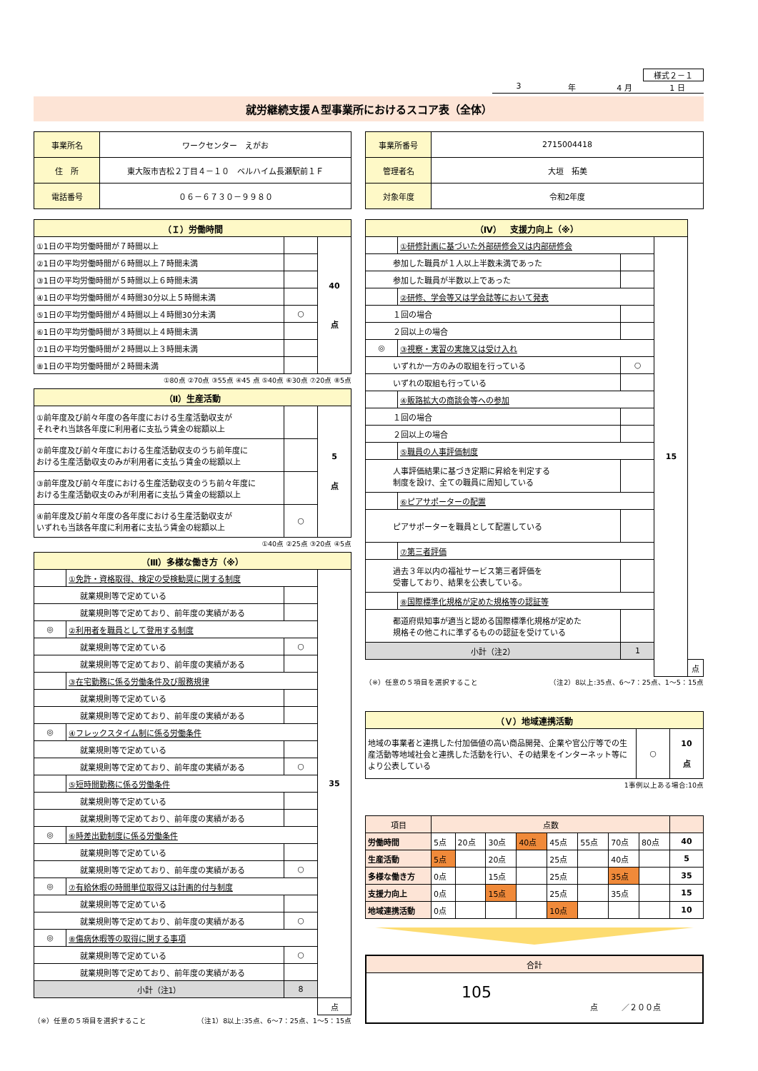様式２－１
3 年 4 月 1 日
就労継続支援Ａ型事業所におけるスコア表（全体）
| 事業所名 | ワークセンター えがお |
| 住 所 | 東大阪市吉松２丁目４－１０ ベルハイム長瀬駅前１Ｆ |
| 電話番号 | ０６－６７３０－９９８０ |
| 事業所番号 | 2715004418 |
| 管理者名 | 大垣 拓美 |
| 対象年度 | 令和2年度 |
| （Ｉ）労働時間 | | |
| ①1日の平均労働時間が７時間以上 | | 40 点 |
| ②1日の平均労働時間が６時間以上７時間未満 | | |
| ③1日の平均労働時間が５時間以上６時間未満 | | |
| ④1日の平均労働時間が４時間30分以上５時間未満 | | |
| ⑤1日の平均労働時間が４時間以上４時間30分未満 | ○ | |
| ⑥1日の平均労働時間が３時間以上４時間未満 | | |
| ⑦1日の平均労働時間が２時間以上３時間未満 | | |
| ⑧1日の平均労働時間が２時間未満 | | |
①80点 ②70点 ③55点 ④45 点 ⑤40点 ⑥30点 ⑦20点 ⑧5点
| （Ⅱ）生産活動 | | |
| ①前年度及び前々年度の各年度における生産活動収支が それぞれ当該各年度に利用者に支払う賃金の総額以上 | | 5 点 |
| ②前年度及び前々年度における生産活動収支のうち前年度に おける生産活動収支のみが利用者に支払う賃金の総額以上 | | |
| ③前年度及び前々年度における生産活動収支のうち前々年度に おける生産活動収支のみが利用者に支払う賃金の総額以上 | | |
| ④前年度及び前々年度の各年度における生産活動収支が いずれも当該各年度に利用者に支払う賃金の総額以上 | ○ | |
①40点 ②25点 ③20点 ④5点
| （Ⅲ）多様な働き方（※） | | | |
| | ①免許・資格取得、検定の受検勧奨に関する制度 | | 35 |
| 就業規則等で定めている | | | |
| 就業規則等で定めており、前年度の実績がある | | | |
| ◎ | ②利用者を職員として登用する制度 | | |
| 就業規則等で定めている | | ○ | |
| 就業規則等で定めており、前年度の実績がある | | | |
| | ③在宅勤務に係る労働条件及び服務規律 | | |
| 就業規則等で定めている | | | |
| 就業規則等で定めており、前年度の実績がある | | | |
| ◎ | ④フレックスタイム制に係る労働条件 | | |
| 就業規則等で定めている | | | |
| 就業規則等で定めており、前年度の実績がある | | ○ | |
| | ⑤短時間勤務に係る労働条件 | | |
| 就業規則等で定めている | | | |
| 就業規則等で定めており、前年度の実績がある | | | |
| ◎ | ⑥時差出勤制度に係る労働条件 | | |
| 就業規則等で定めている | | | |
| 就業規則等で定めており、前年度の実績がある | | ○ | |
| ◎ | ⑦有給休暇の時間単位取得又は計画的付与制度 | | |
| 就業規則等で定めている | | | |
| 就業規則等で定めており、前年度の実績がある | | ○ | |
| ◎ | ⑧傷病休暇等の取得に関する事項 | | |
| 就業規則等で定めている | | ○ | |
| 就業規則等で定めており、前年度の実績がある | | | |
| 小計（注1） | | 8 | |
| | | | 点 |
（※）任意の５項目を選択すること （注1）8以上:35点、6〜7：25点、1〜5：15点
| （Ⅳ） 支援力向上（※） | | | | |
| | ①研修計画に基づいた外部研修会又は内部研修会 | | 15 | |
| 参加した職員が１人以上半数未満であった | | | | |
| 参加した職員が半数以上であった | | | | |
| | ②研修、学会等又は学会誌等において発表 | | | |
| １回の場合 | | | | |
| ２回以上の場合 | | | | |
| ◎ | ③視察・実習の実施又は受け入れ | | | |
| いずれか一方のみの取組を行っている | | ○ | | |
| いずれの取組も行っている | | | | |
| | ④販路拡大の商談会等への参加 | | | |
| １回の場合 | | | | |
| ２回以上の場合 | | | | |
| | ⑤職員の人事評価制度 | | | |
| 人事評価結果に基づき定期に昇給を判定する 制度を設け、全ての職員に周知している | | | | |
| | ⑥ピアサポーターの配置 | | | |
| ピアサポーターを職員として配置している | | | | |
| | ⑦第三者評価 | | | |
| 過去３年以内の福祉サービス第三者評価を 受審しており、結果を公表している。 | | | | |
| | ⑧国際標準化規格が定めた規格等の認証等 | | | |
| 都道府県知事が適当と認める国際標準化規格が定めた 規格その他これに準ずるものの認証を受けている | | | | |
| 小計（注2） | | 1 | | |
| | | | | 点 |
（※）任意の５項目を選択すること （注2）8以上:35点、6〜7：25点、1〜5：15点
| （Ｖ）地域連携活動 | | |
| 地域の事業者と連携した付加価値の高い商品開発、企業や官公庁等での生産活動等地域社会と連携した活動を行い、その結果をインターネット等により公表している | ○ | 10 点 |
1事例以上ある場合:10点
| 項目 | 点数 | | | | | | | | |
| 労働時間 | 5点 | 20点 | 30点 | 40点 | 45点 | 55点 | 70点 | 80点 | 40 |
| 生産活動 | 5点 | | 20点 | | 25点 | | 40点 | | 5 |
| 多様な働き方 | 0点 | | 15点 | | 25点 | | 35点 | | 35 |
| 支援力向上 | 0点 | | 15点 | | 25点 | | 35点 | | 15 |
| 地域連携活動 | 0点 | | | | 10点 | | | | 10 |
| 合計 |
| 105 点 ／２００点 |